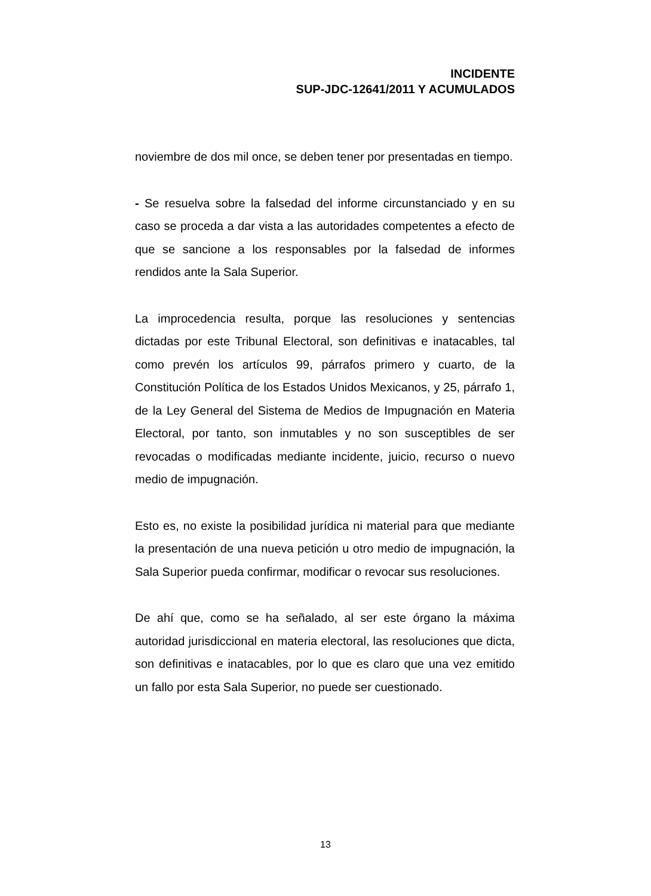INCIDENTE
SUP-JDC-12641/2011 Y ACUMULADOS
noviembre de dos mil once, se deben tener por presentadas en tiempo.
- Se resuelva sobre la falsedad del informe circunstanciado y en su caso se proceda a dar vista a las autoridades competentes a efecto de que se sancione a los responsables por la falsedad de informes rendidos ante la Sala Superior.
La improcedencia resulta, porque las resoluciones y sentencias dictadas por este Tribunal Electoral, son definitivas e inatacables, tal como prevén los artículos 99, párrafos primero y cuarto, de la Constitución Política de los Estados Unidos Mexicanos, y 25, párrafo 1, de la Ley General del Sistema de Medios de Impugnación en Materia Electoral, por tanto, son inmutables y no son susceptibles de ser revocadas o modificadas mediante incidente, juicio, recurso o nuevo medio de impugnación.
Esto es, no existe la posibilidad jurídica ni material para que mediante la presentación de una nueva petición u otro medio de impugnación, la Sala Superior pueda confirmar, modificar o revocar sus resoluciones.
De ahí que, como se ha señalado, al ser este órgano la máxima autoridad jurisdiccional en materia electoral, las resoluciones que dicta, son definitivas e inatacables, por lo que es claro que una vez emitido un fallo por esta Sala Superior, no puede ser cuestionado.
13